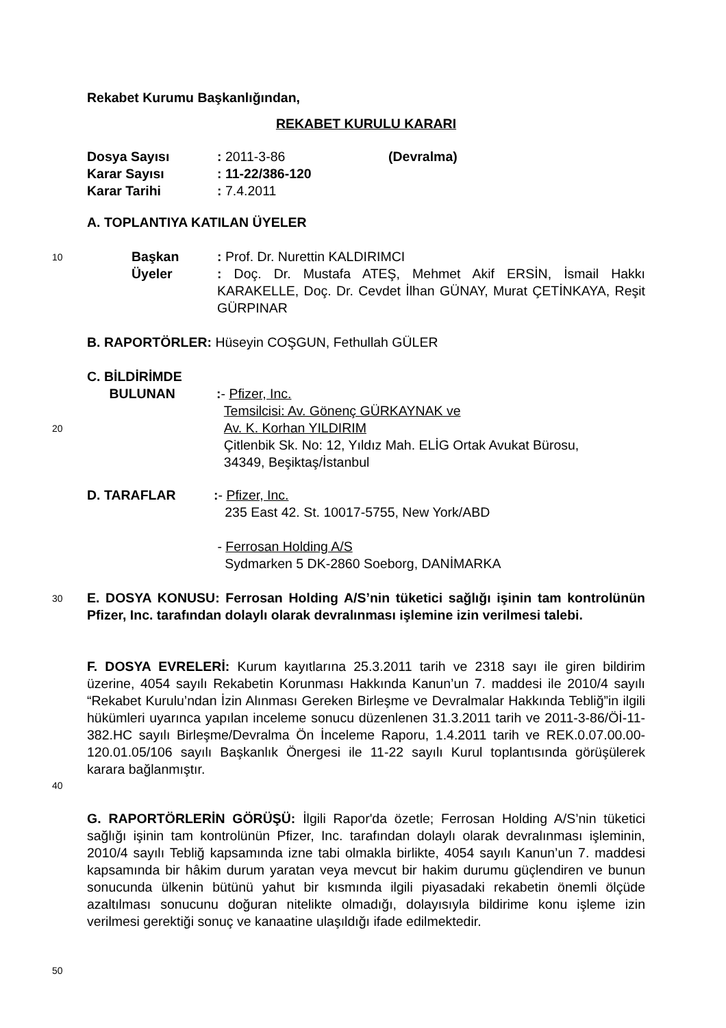Rekabet Kurumu Başkanlığından,
REKABET KURULU KARARI
Dosya Sayısı: 2011-3-86 (Devralma)
Karar Sayısı: 11-22/386-120
Karar Tarihi: 7.4.2011
A. TOPLANTIYA KATILAN ÜYELER
10
Başkan: Prof. Dr. Nurettin KALDIRIMCI
Üyeler: Doç. Dr. Mustafa ATEŞ, Mehmet Akif ERSİN, İsmail Hakkı KARAKELLE, Doç. Dr. Cevdet İlhan GÜNAY, Murat ÇETİNKAYA, Reşit GÜRPINAR
B. RAPORTÖRLER: Hüseyin COŞGUN, Fethullah GÜLER
C. BİLDİRİMDE
BULUNAN
:- Pfizer, Inc.
Temsilcisi: Av. Gönenç GÜRKAYNAK ve
Av. K. Korhan YILDIRIM
Çitlenbik Sk. No: 12, Yıldız Mah. ELİG Ortak Avukat Bürosu,
34349, Beşiktaş/İstanbul
20
D. TARAFLAR
:- Pfizer, Inc.
235 East 42. St. 10017-5755, New York/ABD
- Ferrosan Holding A/S
Sydmarken 5 DK-2860 Soeborg, DANİMARKA
30
E. DOSYA KONUSU: Ferrosan Holding A/S’nin tüketici sağlığı işinin tam kontrolünün Pfizer, Inc. tarafından dolaylı olarak devralınması işlemine izin verilmesi talebi.
F. DOSYA EVRELERİ: Kurum kayıtlarına 25.3.2011 tarih ve 2318 sayı ile giren bildirim üzerine, 4054 sayılı Rekabetin Korunması Hakkında Kanun’un 7. maddesi ile 2010/4 sayılı “Rekabet Kurulu’ndan İzin Alınması Gereken Birleşme ve Devralmalar Hakkında Tebliğ”in ilgili hükümleri uyarınca yapılan inceleme sonucu düzenlenen 31.3.2011 tarih ve 2011-3-86/Öİ-11-382.HC sayılı Birleşme/Devralma Ön İnceleme Raporu, 1.4.2011 tarih ve REK.0.07.00.00-120.01.05/106 sayılı Başkanlık Önergesi ile 11-22 sayılı Kurul toplantısında görüşülerek karara bağlanmıştır.
40
G. RAPORTÖRLERİN GÖRÜŞÜ: İlgili Rapor'da özetle; Ferrosan Holding A/S’nin tüketici sağlığı işinin tam kontrolünün Pfizer, Inc. tarafından dolaylı olarak devralınması işleminin, 2010/4 sayılı Tebliğ kapsamında izne tabi olmakla birlikte, 4054 sayılı Kanun’un 7. maddesi kapsamında bir hâkim durum yaratan veya mevcut bir hakim durumu güçlendiren ve bunun sonucunda ülkenin bütünü yahut bir kısmında ilgili piyasadaki rekabetin önemli ölçüde azaltılması sonucunu doğuran nitelikte olmadığı, dolayısıyla bildirime konu işleme izin verilmesi gerektiği sonuç ve kanaatine ulaşıldığı ifade edilmektedir.
50